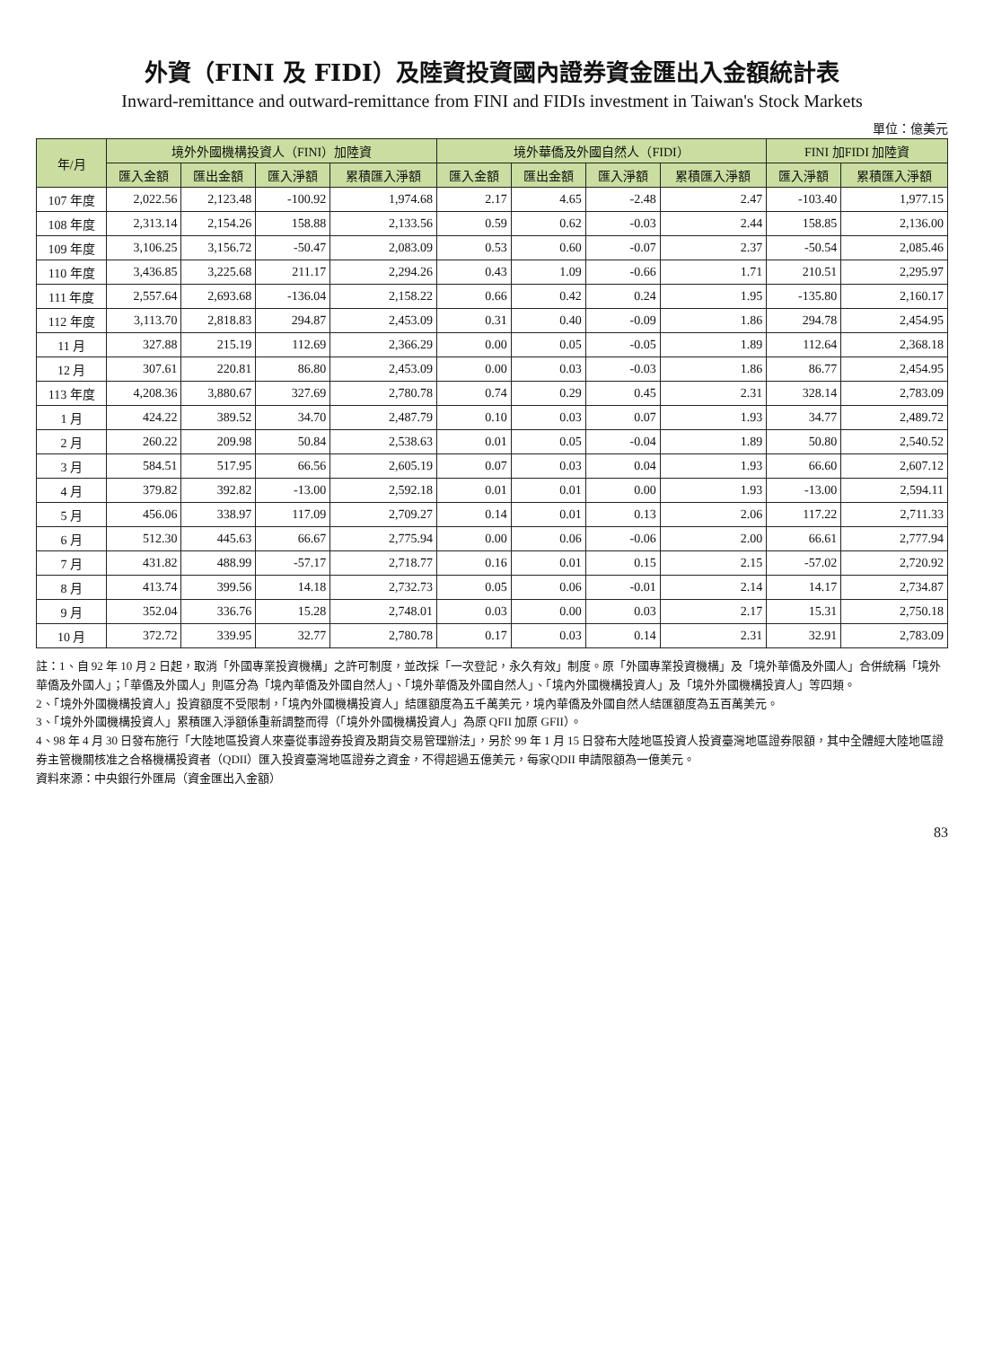外資（FINI 及 FIDI）及陸資投資國內證券資金匯出入金額統計表
Inward-remittance and outward-remittance from FINI and FIDIs investment in Taiwan's Stock Markets
單位：億美元
| 年/月 | 境外外國機構投資人（FINI）加陸資 | | | | 境外華僑及外國自然人（FIDI） | | | | FINI 加FIDI 加陸資 | |
| --- | --- | --- | --- | --- | --- | --- | --- | --- | --- | --- |
| | 匯入金額 | 匯出金額 | 匯入淨額 | 累積匯入淨額 | 匯入金額 | 匯出金額 | 匯入淨額 | 累積匯入淨額 | 匯入淨額 | 累積匯入淨額 |
| 107 年度 | 2,022.56 | 2,123.48 | -100.92 | 1,974.68 | 2.17 | 4.65 | -2.48 | 2.47 | -103.40 | 1,977.15 |
| 108 年度 | 2,313.14 | 2,154.26 | 158.88 | 2,133.56 | 0.59 | 0.62 | -0.03 | 2.44 | 158.85 | 2,136.00 |
| 109 年度 | 3,106.25 | 3,156.72 | -50.47 | 2,083.09 | 0.53 | 0.60 | -0.07 | 2.37 | -50.54 | 2,085.46 |
| 110 年度 | 3,436.85 | 3,225.68 | 211.17 | 2,294.26 | 0.43 | 1.09 | -0.66 | 1.71 | 210.51 | 2,295.97 |
| 111 年度 | 2,557.64 | 2,693.68 | -136.04 | 2,158.22 | 0.66 | 0.42 | 0.24 | 1.95 | -135.80 | 2,160.17 |
| 112 年度 | 3,113.70 | 2,818.83 | 294.87 | 2,453.09 | 0.31 | 0.40 | -0.09 | 1.86 | 294.78 | 2,454.95 |
| 11 月 | 327.88 | 215.19 | 112.69 | 2,366.29 | 0.00 | 0.05 | -0.05 | 1.89 | 112.64 | 2,368.18 |
| 12 月 | 307.61 | 220.81 | 86.80 | 2,453.09 | 0.00 | 0.03 | -0.03 | 1.86 | 86.77 | 2,454.95 |
| 113 年度 | 4,208.36 | 3,880.67 | 327.69 | 2,780.78 | 0.74 | 0.29 | 0.45 | 2.31 | 328.14 | 2,783.09 |
| 1 月 | 424.22 | 389.52 | 34.70 | 2,487.79 | 0.10 | 0.03 | 0.07 | 1.93 | 34.77 | 2,489.72 |
| 2 月 | 260.22 | 209.98 | 50.84 | 2,538.63 | 0.01 | 0.05 | -0.04 | 1.89 | 50.80 | 2,540.52 |
| 3 月 | 584.51 | 517.95 | 66.56 | 2,605.19 | 0.07 | 0.03 | 0.04 | 1.93 | 66.60 | 2,607.12 |
| 4 月 | 379.82 | 392.82 | -13.00 | 2,592.18 | 0.01 | 0.01 | 0.00 | 1.93 | -13.00 | 2,594.11 |
| 5 月 | 456.06 | 338.97 | 117.09 | 2,709.27 | 0.14 | 0.01 | 0.13 | 2.06 | 117.22 | 2,711.33 |
| 6 月 | 512.30 | 445.63 | 66.67 | 2,775.94 | 0.00 | 0.06 | -0.06 | 2.00 | 66.61 | 2,777.94 |
| 7 月 | 431.82 | 488.99 | -57.17 | 2,718.77 | 0.16 | 0.01 | 0.15 | 2.15 | -57.02 | 2,720.92 |
| 8 月 | 413.74 | 399.56 | 14.18 | 2,732.73 | 0.05 | 0.06 | -0.01 | 2.14 | 14.17 | 2,734.87 |
| 9 月 | 352.04 | 336.76 | 15.28 | 2,748.01 | 0.03 | 0.00 | 0.03 | 2.17 | 15.31 | 2,750.18 |
| 10 月 | 372.72 | 339.95 | 32.77 | 2,780.78 | 0.17 | 0.03 | 0.14 | 2.31 | 32.91 | 2,783.09 |
註：1、自 92 年 10 月 2 日起，取消「外國專業投資機構」之許可制度，並改採「一次登記，永久有效」制度。原「外國專業投資機構」及「境外華僑及外國人」合併統稱「境外華僑及外國人」；「華僑及外國人」則區分為「境內華僑及外國自然人」、「境外華僑及外國自然人」、「境內外國機構投資人」及「境外外國機構投資人」等四類。
2、「境外外國機構投資人」投資額度不受限制，「境內外國機構投資人」結匯額度為五千萬美元，境內華僑及外國自然人結匯額度為五百萬美元。
3、「境外外國機構投資人」累積匯入淨額係重新調整而得（「境外外國機構投資人」為原 QFII 加原 GFII）。
4、98 年 4 月 30 日發布施行「大陸地區投資人來臺從事證券投資及期貨交易管理辦法」，另於 99 年 1 月 15 日發布大陸地區投資人投資臺灣地區證券限額，其中全體經大陸地區證券主管機關核准之合格機構投資者（QDII）匯入投資臺灣地區證券之資金，不得超過五億美元，每家QDII 申請限額為一億美元。
資料來源：中央銀行外匯局（資金匯出入金額）
83